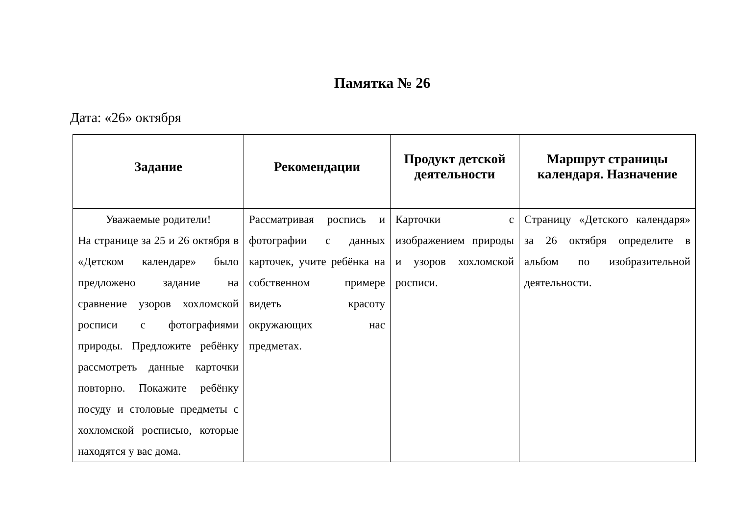Памятка № 26
Дата: «26» октября
| Задание | Рекомендации | Продукт детской деятельности | Маршрут страницы календаря. Назначение |
| --- | --- | --- | --- |
| Уважаемые родители! На странице за 25 и 26 октября в «Детском календаре» было предложено задание на сравнение узоров хохломской росписи с фотографиями природы. Предложите ребёнку рассмотреть данные карточки повторно. Покажите ребёнку посуду и столовые предметы с хохломской росписью, которые находятся у вас дома. | Рассматривая роспись и фотографии с данных карточек, учите ребёнка на собственном примере видеть красоту окружающих нас предметах. | Карточки с изображением природы и узоров хохломской росписи. | Страницу «Детского календаря» за 26 октября определите в альбом по изобразительной деятельности. |